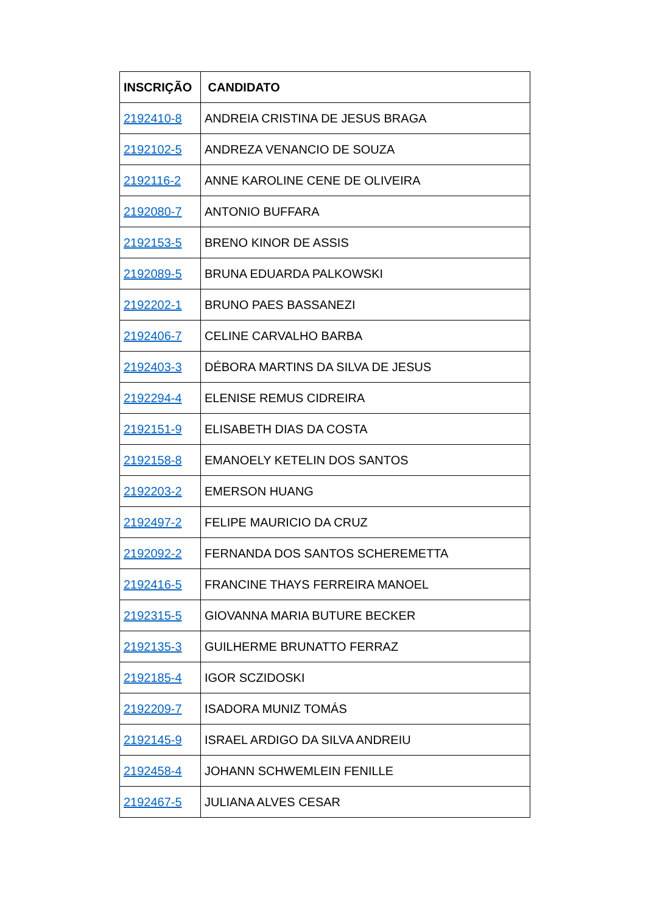| INSCRIÇÃO | CANDIDATO |
| --- | --- |
| 2192410-8 | ANDREIA CRISTINA DE JESUS BRAGA |
| 2192102-5 | ANDREZA VENANCIO DE SOUZA |
| 2192116-2 | ANNE KAROLINE CENE DE OLIVEIRA |
| 2192080-7 | ANTONIO BUFFARA |
| 2192153-5 | BRENO KINOR DE ASSIS |
| 2192089-5 | BRUNA EDUARDA PALKOWSKI |
| 2192202-1 | BRUNO PAES BASSANEZI |
| 2192406-7 | CELINE CARVALHO BARBA |
| 2192403-3 | DÉBORA MARTINS DA SILVA DE JESUS |
| 2192294-4 | ELENISE REMUS CIDREIRA |
| 2192151-9 | ELISABETH DIAS DA COSTA |
| 2192158-8 | EMANOELY KETELIN DOS SANTOS |
| 2192203-2 | EMERSON HUANG |
| 2192497-2 | FELIPE MAURICIO DA CRUZ |
| 2192092-2 | FERNANDA DOS SANTOS SCHEREMETTA |
| 2192416-5 | FRANCINE THAYS FERREIRA MANOEL |
| 2192315-5 | GIOVANNA MARIA BUTURE BECKER |
| 2192135-3 | GUILHERME BRUNATTO FERRAZ |
| 2192185-4 | IGOR SCZIDOSKI |
| 2192209-7 | ISADORA MUNIZ TOMÁS |
| 2192145-9 | ISRAEL ARDIGO DA SILVA ANDREIU |
| 2192458-4 | JOHANN SCHWEMLEIN FENILLE |
| 2192467-5 | JULIANA ALVES CESAR |